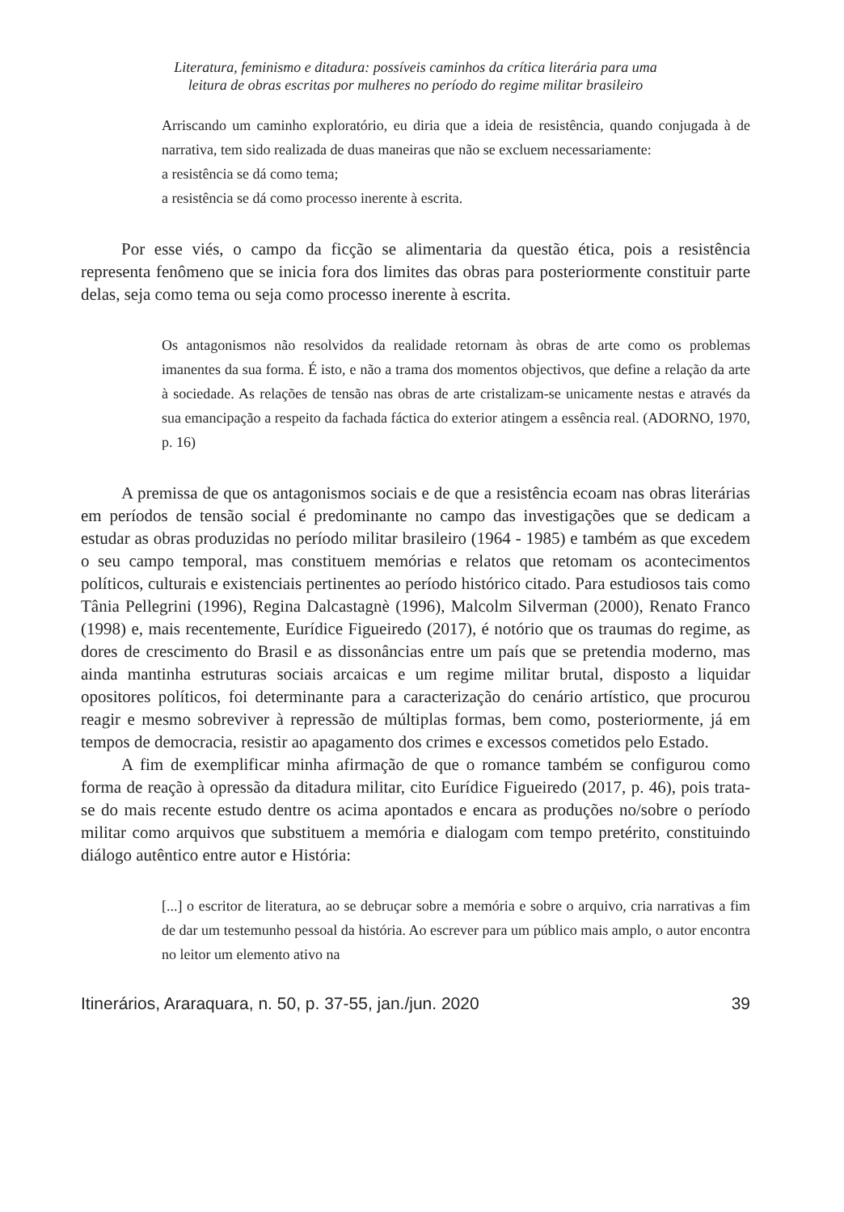Literatura, feminismo e ditadura: possíveis caminhos da crítica literária para uma
leitura de obras escritas por mulheres no período do regime militar brasileiro
Arriscando um caminho exploratório, eu diria que a ideia de resistência, quando conjugada à de narrativa, tem sido realizada de duas maneiras que não se excluem necessariamente:
a resistência se dá como tema;
a resistência se dá como processo inerente à escrita.
Por esse viés, o campo da ficção se alimentaria da questão ética, pois a resistência representa fenômeno que se inicia fora dos limites das obras para posteriormente constituir parte delas, seja como tema ou seja como processo inerente à escrita.
Os antagonismos não resolvidos da realidade retornam às obras de arte como os problemas imanentes da sua forma. É isto, e não a trama dos momentos objectivos, que define a relação da arte à sociedade. As relações de tensão nas obras de arte cristalizam-se unicamente nestas e através da sua emancipação a respeito da fachada fáctica do exterior atingem a essência real. (ADORNO, 1970, p. 16)
A premissa de que os antagonismos sociais e de que a resistência ecoam nas obras literárias em períodos de tensão social é predominante no campo das investigações que se dedicam a estudar as obras produzidas no período militar brasileiro (1964 - 1985) e também as que excedem o seu campo temporal, mas constituem memórias e relatos que retomam os acontecimentos políticos, culturais e existenciais pertinentes ao período histórico citado. Para estudiosos tais como Tânia Pellegrini (1996), Regina Dalcastagnè (1996), Malcolm Silverman (2000), Renato Franco (1998) e, mais recentemente, Eurídice Figueiredo (2017), é notório que os traumas do regime, as dores de crescimento do Brasil e as dissonâncias entre um país que se pretendia moderno, mas ainda mantinha estruturas sociais arcaicas e um regime militar brutal, disposto a liquidar opositores políticos, foi determinante para a caracterização do cenário artístico, que procurou reagir e mesmo sobreviver à repressão de múltiplas formas, bem como, posteriormente, já em tempos de democracia, resistir ao apagamento dos crimes e excessos cometidos pelo Estado.
A fim de exemplificar minha afirmação de que o romance também se configurou como forma de reação à opressão da ditadura militar, cito Eurídice Figueiredo (2017, p. 46), pois trata-se do mais recente estudo dentre os acima apontados e encara as produções no/sobre o período militar como arquivos que substituem a memória e dialogam com tempo pretérito, constituindo diálogo autêntico entre autor e História:
[...] o escritor de literatura, ao se debruçar sobre a memória e sobre o arquivo, cria narrativas a fim de dar um testemunho pessoal da história. Ao escrever para um público mais amplo, o autor encontra no leitor um elemento ativo na
Itinerários, Araraquara, n. 50, p. 37-55, jan./jun. 2020 39